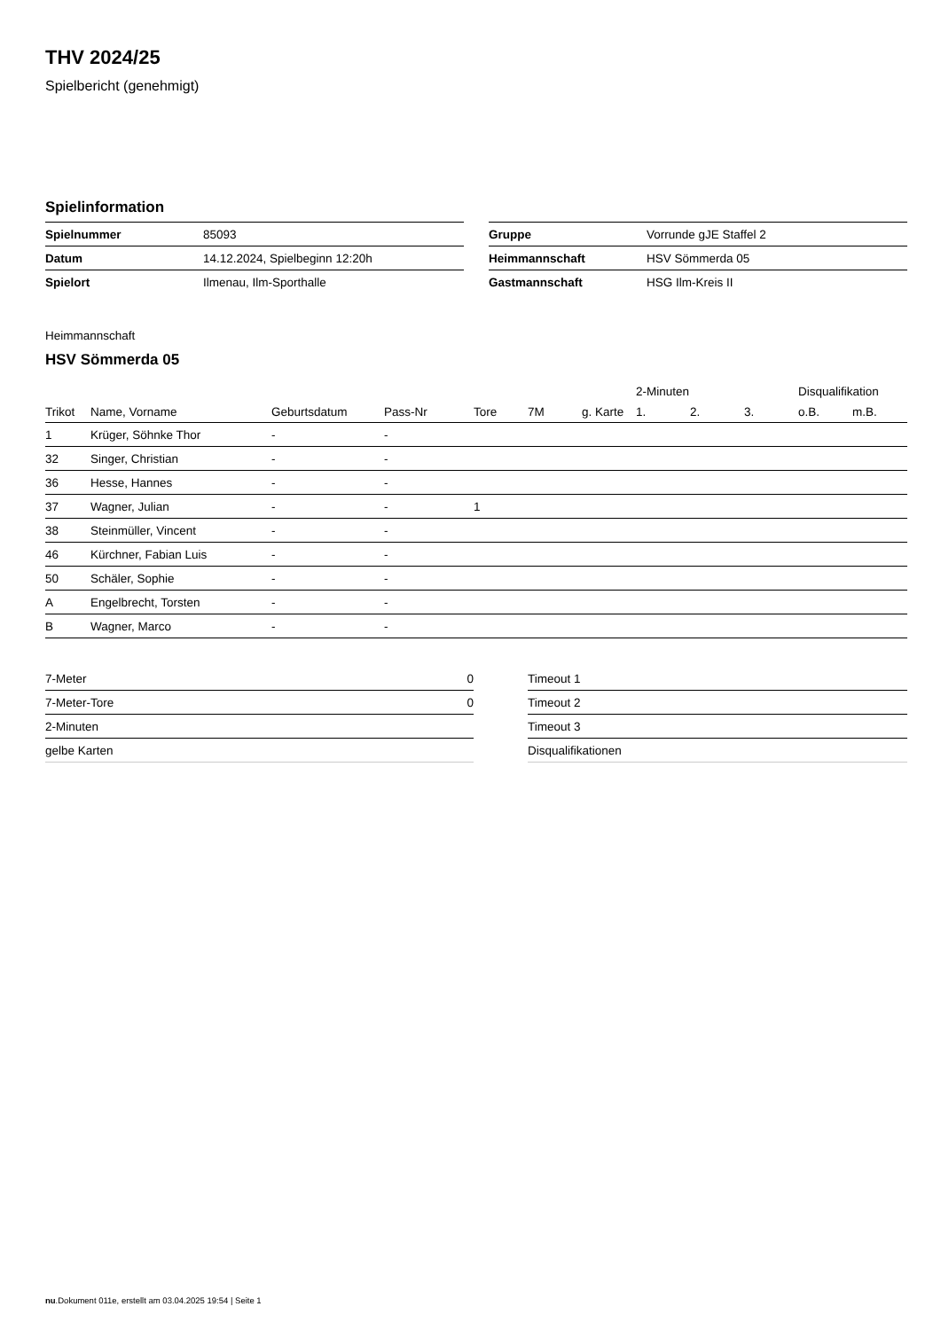THV 2024/25
Spielbericht (genehmigt)
Spielinformation
| Spielnummer | 85093 |
| Datum | 14.12.2024, Spielbeginn 12:20h |
| Spielort | Ilmenau, Ilm-Sporthalle |
| Gruppe | Vorrunde gJE Staffel 2 |
| Heimmannschaft | HSV Sömmerda 05 |
| Gastmannschaft | HSG Ilm-Kreis II |
Heimmannschaft
HSV Sömmerda 05
| | | | | | | | 2-Minuten | | | Disqualifikation | |
| --- | --- | --- | --- | --- | --- | --- | --- | --- | --- | --- | --- |
| Trikot | Name, Vorname | Geburtsdatum | Pass-Nr | Tore | 7M | g. Karte | 1. | 2. | 3. | o.B. | m.B. |
| 1 | Krüger, Söhnke Thor | - | - | | | | | | | | |
| 32 | Singer, Christian | - | - | | | | | | | | |
| 36 | Hesse, Hannes | - | - | | | | | | | | |
| 37 | Wagner, Julian | - | - | 1 | | | | | | | |
| 38 | Steinmüller, Vincent | - | - | | | | | | | | |
| 46 | Kürchner, Fabian Luis | - | - | | | | | | | | |
| 50 | Schäler, Sophie | - | - | | | | | | | | |
| A | Engelbrecht, Torsten | - | - | | | | | | | | |
| B | Wagner, Marco | - | - | | | | | | | | |
| 7-Meter | 0 |
| 7-Meter-Tore | 0 |
| 2-Minuten | |
| gelbe Karten | |
| Timeout 1 |
| Timeout 2 |
| Timeout 3 |
| Disqualifikationen |
nu.Dokument 011e, erstellt am 03.04.2025 19:54 | Seite 1